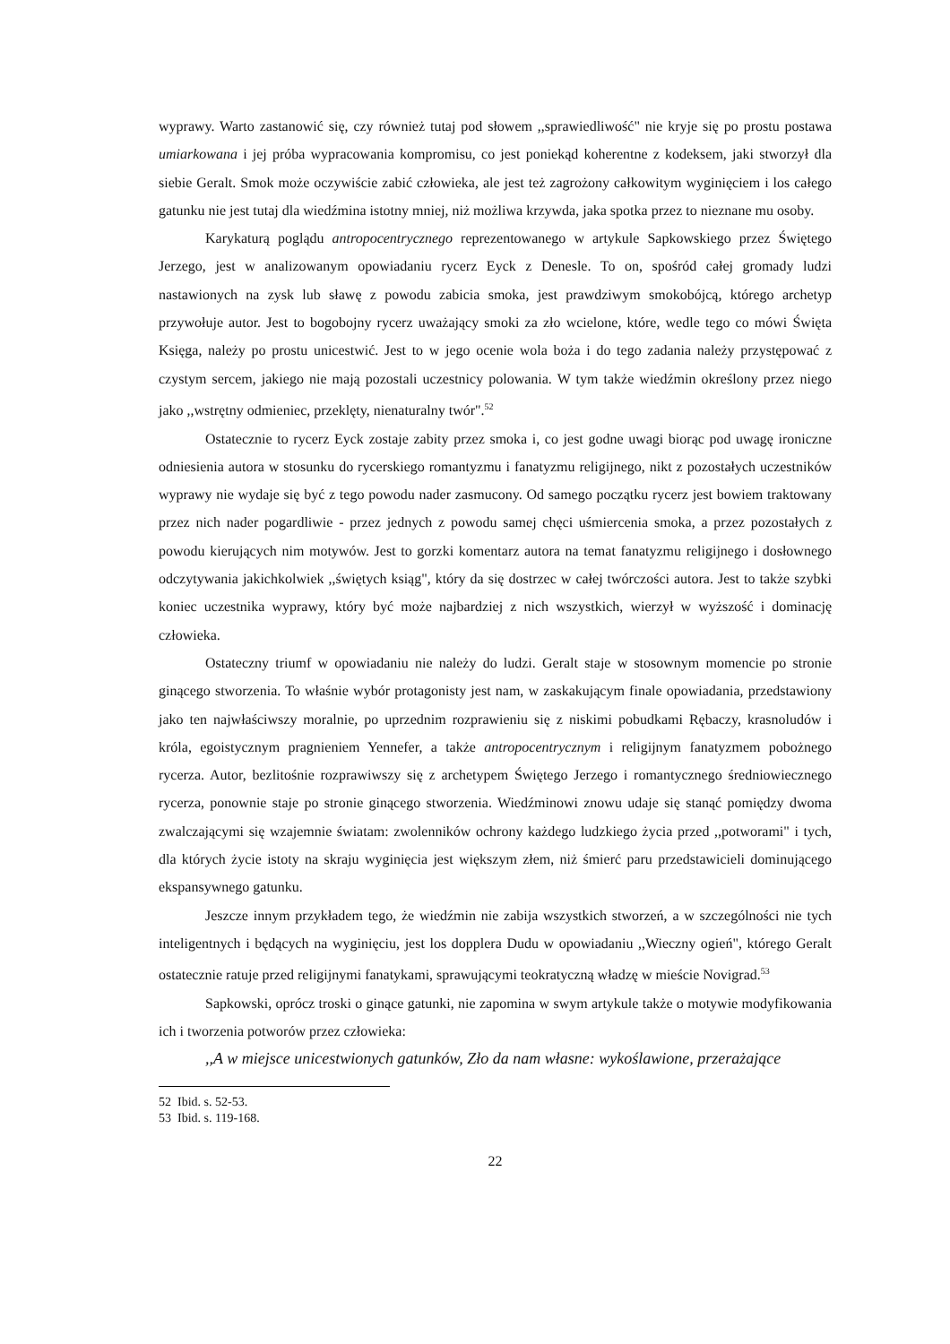wyprawy. Warto zastanowić się, czy również tutaj pod słowem ,,sprawiedliwość" nie kryje się po prostu postawa umiarkowana i jej próba wypracowania kompromisu, co jest poniekąd koherentne z kodeksem, jaki stworzył dla siebie Geralt. Smok może oczywiście zabić człowieka, ale jest też zagrożony całkowitym wyginięciem i los całego gatunku nie jest tutaj dla wiedźmina istotny mniej, niż możliwa krzywda, jaka spotka przez to nieznane mu osoby.
Karykaturą poglądu antropocentrycznego reprezentowanego w artykule Sapkowskiego przez Świętego Jerzego, jest w analizowanym opowiadaniu rycerz Eyck z Denesle. To on, spośród całej gromady ludzi nastawionych na zysk lub sławę z powodu zabicia smoka, jest prawdziwym smokobójcą, którego archetyp przywołuje autor. Jest to bogobojny rycerz uważający smoki za zło wcielone, które, wedle tego co mówi Święta Księga, należy po prostu unicestwić. Jest to w jego ocenie wola boża i do tego zadania należy przystępować z czystym sercem, jakiego nie mają pozostali uczestnicy polowania. W tym także wiedźmin określony przez niego jako ,,wstrętny odmieniec, przeklęty, nienaturalny twór".<sup>52</sup>
Ostatecznie to rycerz Eyck zostaje zabity przez smoka i, co jest godne uwagi biorąc pod uwagę ironiczne odniesienia autora w stosunku do rycerskiego romantyzmu i fanatyzmu religijnego, nikt z pozostałych uczestników wyprawy nie wydaje się być z tego powodu nader zasmucony. Od samego początku rycerz jest bowiem traktowany przez nich nader pogardliwie - przez jednych z powodu samej chęci uśmiercenia smoka, a przez pozostałych z powodu kierujących nim motywów. Jest to gorzki komentarz autora na temat fanatyzmu religijnego i dosłownego odczytywania jakichkolwiek ,,świętych ksiąg", który da się dostrzec w całej twórczości autora. Jest to także szybki koniec uczestnika wyprawy, który być może najbardziej z nich wszystkich, wierzył w wyższość i dominację człowieka.
Ostateczny triumf w opowiadaniu nie należy do ludzi. Geralt staje w stosownym momencie po stronie ginącego stworzenia. To właśnie wybór protagonisty jest nam, w zaskakującym finale opowiadania, przedstawiony jako ten najwłaściwszy moralnie, po uprzednim rozprawieniu się z niskimi pobudkami Rębaczy, krasnoludów i króla, egoistycznym pragnieniem Yennefer, a także antropocentrycznym i religijnym fanatyzmem pobożnego rycerza. Autor, bezlitośnie rozprawiwszy się z archetypem Świętego Jerzego i romantycznego średniowiecznego rycerza, ponownie staje po stronie ginącego stworzenia. Wiedźminowi znowu udaje się stanąć pomiędzy dwoma zwalczającymi się wzajemnie światam: zwolenników ochrony każdego ludzkiego życia przed ,,potworami" i tych, dla których życie istoty na skraju wyginięcia jest większym złem, niż śmierć paru przedstawicieli dominującego ekspansywnego gatunku.
Jeszcze innym przykładem tego, że wiedźmin nie zabija wszystkich stworzeń, a w szczególności nie tych inteligentnych i będących na wyginięciu, jest los dopplera Dudu w opowiadaniu ,,Wieczny ogień", którego Geralt ostatecznie ratuje przed religijnymi fanatykami, sprawującymi teokratyczną władzę w mieście Novigrad.<sup>53</sup>
Sapkowski, oprócz troski o ginące gatunki, nie zapomina w swym artykule także o motywie modyfikowania ich i tworzenia potworów przez człowieka:
,,A w miejsce unicestwionych gatunków, Zło da nam własne: wykoślawione, przerażające
52 Ibid. s. 52-53.
53 Ibid. s. 119-168.
22